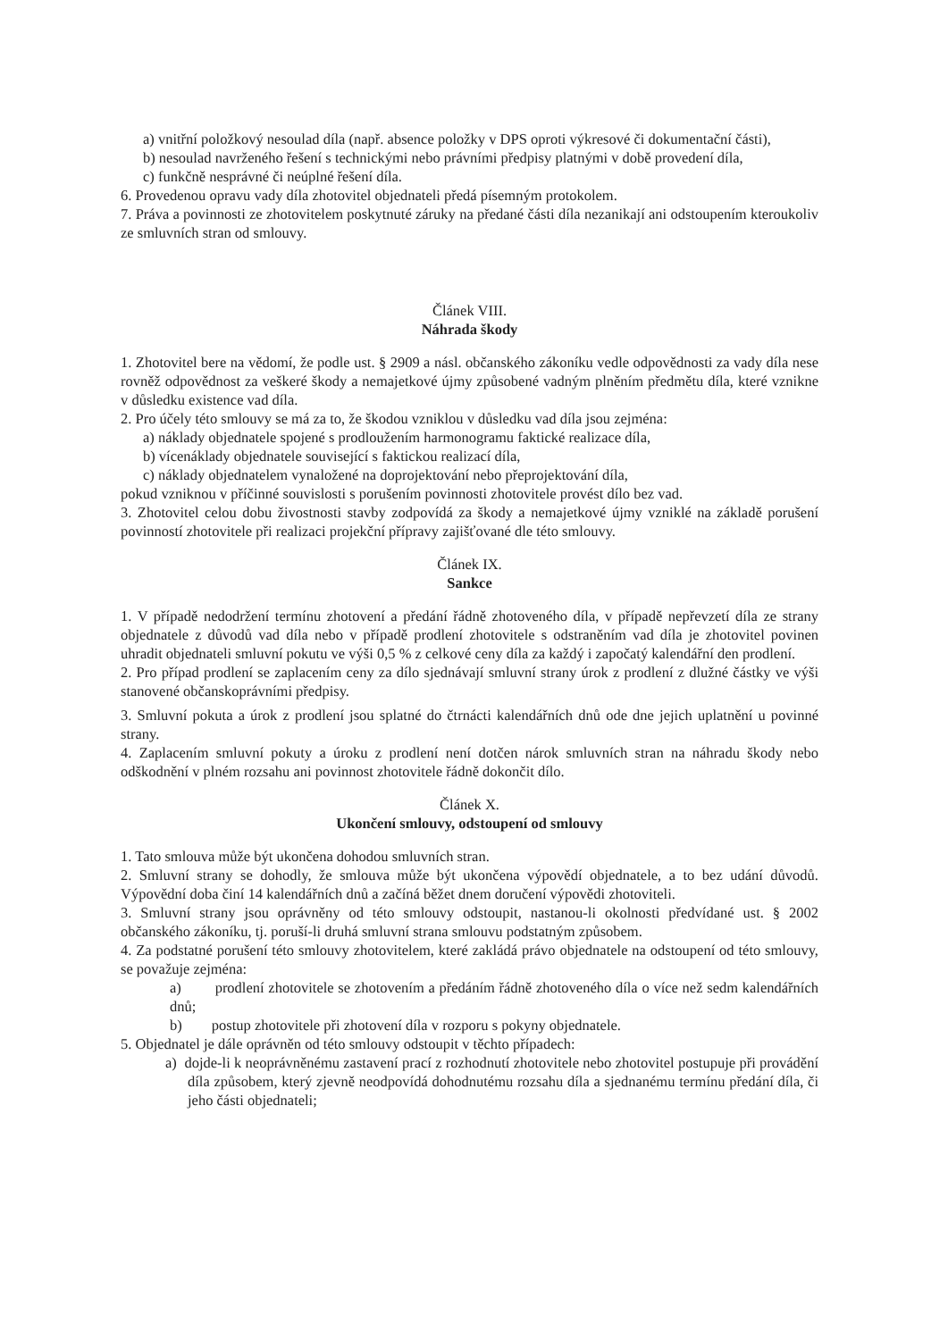a) vnitřní položkový nesoulad díla (např. absence položky v DPS oproti výkresové či dokumentační části),
b) nesoulad navrženého řešení s technickými nebo právními předpisy platnými v době provedení díla,
c) funkčně nesprávné či neúplné řešení díla.
6. Provedenou opravu vady díla zhotovitel objednateli předá písemným protokolem.
7. Práva a povinnosti ze zhotovitelem poskytnuté záruky na předané části díla nezanikají ani odstoupením kteroukoliv ze smluvních stran od smlouvy.
Článek VIII.
Náhrada škody
1. Zhotovitel bere na vědomí, že podle ust. § 2909 a násl. občanského zákoníku vedle odpovědnosti za vady díla nese rovněž odpovědnost za veškeré škody a nemajetkové újmy způsobené vadným plněním předmětu díla, které vznikne v důsledku existence vad díla.
2. Pro účely této smlouvy se má za to, že škodou vzniklou v důsledku vad díla jsou zejména:
a) náklady objednatele spojené s prodloužením harmonogramu faktické realizace díla,
b) vícenáklady objednatele související s faktickou realizací díla,
c) náklady objednatelem vynaložené na doprojektování nebo přeprojektování díla,
pokud vzniknou v příčinné souvislosti s porušením povinnosti zhotovitele provést dílo bez vad.
3. Zhotovitel celou dobu živostnosti stavby zodpovídá za škody a nemajetkové újmy vzniklé na základě porušení povinností zhotovitele při realizaci projekční přípravy zajišťované dle této smlouvy.
Článek IX.
Sankce
1. V případě nedodržení termínu zhotovení a předání řádně zhotoveného díla, v případě nepřevzetí díla ze strany objednatele z důvodů vad díla nebo v případě prodlení zhotovitele s odstraněním vad díla je zhotovitel povinen uhradit objednateli smluvní pokutu ve výši 0,5 % z celkové ceny díla za každý i započatý kalendářní den prodlení.
2. Pro případ prodlení se zaplacením ceny za dílo sjednávají smluvní strany úrok z prodlení z dlužné částky ve výši stanovené občanskoprávními předpisy.
3. Smluvní pokuta a úrok z prodlení jsou splatné do čtrnácti kalendářních dnů ode dne jejich uplatnění u povinné strany.
4. Zaplacením smluvní pokuty a úroku z prodlení není dotčen nárok smluvních stran na náhradu škody nebo odškodnění v plném rozsahu ani povinnost zhotovitele řádně dokončit dílo.
Článek X.
Ukončení smlouvy, odstoupení od smlouvy
1. Tato smlouva může být ukončena dohodou smluvních stran.
2. Smluvní strany se dohodly, že smlouva může být ukončena výpovědí objednatele, a to bez udání důvodů. Výpovědní doba činí 14 kalendářních dnů a začíná běžet dnem doručení výpovědi zhotoviteli.
3. Smluvní strany jsou oprávněny od této smlouvy odstoupit, nastanou-li okolnosti předvídané ust. § 2002 občanského zákoníku, tj. poruší-li druhá smluvní strana smlouvu podstatným způsobem.
4. Za podstatné porušení této smlouvy zhotovitelem, které zakládá právo objednatele na odstoupení od této smlouvy, se považuje zejména:
a) prodlení zhotovitele se zhotovením a předáním řádně zhotoveného díla o více než sedm kalendářních dnů;
b) postup zhotovitele při zhotovení díla v rozporu s pokyny objednatele.
5. Objednatel je dále oprávněn od této smlouvy odstoupit v těchto případech:
a) dojde-li k neoprávněnému zastavení prací z rozhodnutí zhotovitele nebo zhotovitel postupuje při provádění díla způsobem, který zjevně neodpovídá dohodnutému rozsahu díla a sjednanému termínu předání díla, či jeho části objednateli;